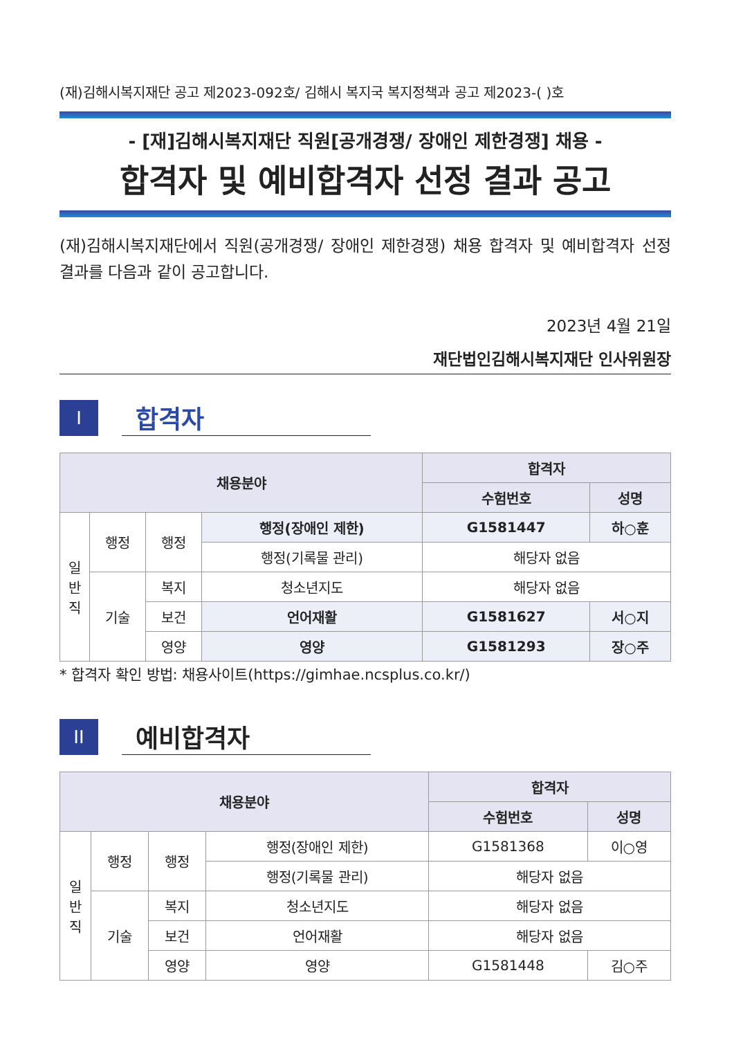(재)김해시복지재단 공고 제2023-092호/ 김해시 복지국 복지정책과 공고 제2023-( )호
- [재]김해시복지재단 직원[공개경쟁/ 장애인 제한경쟁] 채용 -
합격자 및 예비합격자 선정 결과 공고
(재)김해시복지재단에서 직원(공개경쟁/ 장애인 제한경쟁) 채용 합격자 및 예비합격자 선정 결과를 다음과 같이 공고합니다.
2023년 4월 21일
재단법인김해시복지재단 인사위원장
I
합격자
| 채용분야 | | | | 합격자 | |
| --- | --- | --- | --- | --- | --- |
| | | | | 수험번호 | 성명 |
| 일 반 직 | 행정 | 행정 | 행정(장애인 제한) | G1581447 | 하○훈 |
| | | | 행정(기록물 관리) | 해당자 없음 | |
| | 기술 | 복지 | 청소년지도 | 해당자 없음 | |
| | | 보건 | 언어재활 | G1581627 | 서○지 |
| | | 영양 | 영양 | G1581293 | 장○주 |
* 합격자 확인 방법: 채용사이트(https://gimhae.ncsplus.co.kr/)
II
예비합격자
| 채용분야 | | | | 합격자 | |
| --- | --- | --- | --- | --- | --- |
| | | | | 수험번호 | 성명 |
| 일 반 직 | 행정 | 행정 | 행정(장애인 제한) | G1581368 | 이○영 |
| | | | 행정(기록물 관리) | 해당자 없음 | |
| | 기술 | 복지 | 청소년지도 | 해당자 없음 | |
| | | 보건 | 언어재활 | 해당자 없음 | |
| | | 영양 | 영양 | G1581448 | 김○주 |